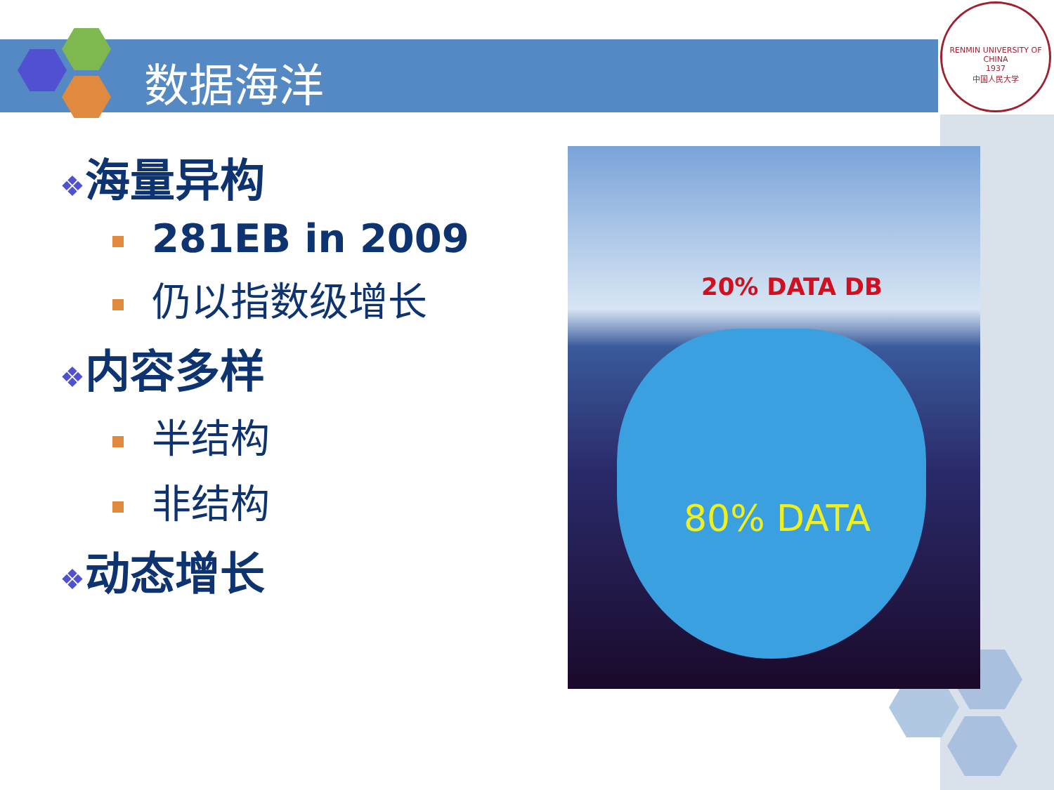数据海洋
RENMIN UNIVERSITY OF CHINA
1937
中国人民大学
❖海量异构
281EB in 2009
仍以指数级增长
❖内容多样
半结构
非结构
❖动态增长
20% DATA DB
80% DATA